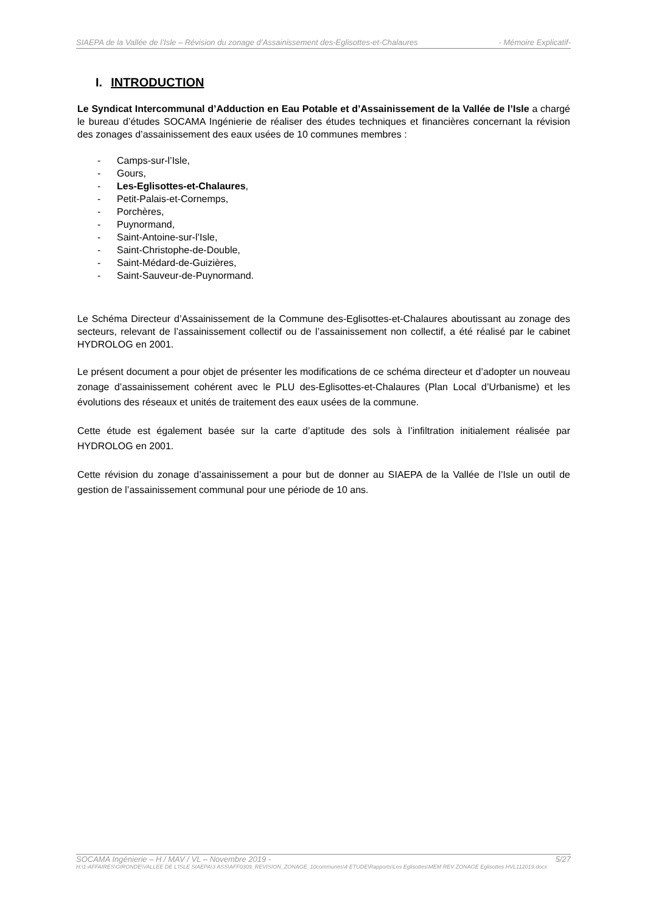SIAEPA de la Vallée de l’Isle – Révision du zonage d’Assainissement des-Eglisottes-et-Chalaures - Mémoire Explicatif-
I. INTRODUCTION
Le Syndicat Intercommunal d’Adduction en Eau Potable et d’Assainissement de la Vallée de l’Isle a chargé le bureau d’études SOCAMA Ingénierie de réaliser des études techniques et financières concernant la révision des zonages d’assainissement des eaux usées de 10 communes membres :
- Camps-sur-l’Isle,
- Gours,
- Les-Eglisottes-et-Chalaures,
- Petit-Palais-et-Cornemps,
- Porchères,
- Puynormand,
- Saint-Antoine-sur-l’Isle,
- Saint-Christophe-de-Double,
- Saint-Médard-de-Guizières,
- Saint-Sauveur-de-Puynormand.
Le Schéma Directeur d’Assainissement de la Commune des-Eglisottes-et-Chalaures aboutissant au zonage des secteurs, relevant de l’assainissement collectif ou de l’assainissement non collectif, a été réalisé par le cabinet HYDROLOG en 2001.
Le présent document a pour objet de présenter les modifications de ce schéma directeur et d’adopter un nouveau zonage d’assainissement cohérent avec le PLU des-Eglisottes-et-Chalaures (Plan Local d’Urbanisme) et les évolutions des réseaux et unités de traitement des eaux usées de la commune.
Cette étude est également basée sur la carte d’aptitude des sols à l’infiltration initialement réalisée par HYDROLOG en 2001.
Cette révision du zonage d’assainissement a pour but de donner au SIAEPA de la Vallée de l’Isle un outil de gestion de l’assainissement communal pour une période de 10 ans.
SOCAMA Ingénierie – H / MAV / VL – Novembre 2019 - 5/27
H:\1-AFFAIRES\GIRONDE\VALLEE DE L'ISLE SIAEPA\3 ASS\AFF0309_REVISION_ZONAGE_10communes\4 ETUDE\Rapports\Les Eglisottes\MEM REV ZONAGE Eglisottes HVL112019.docx